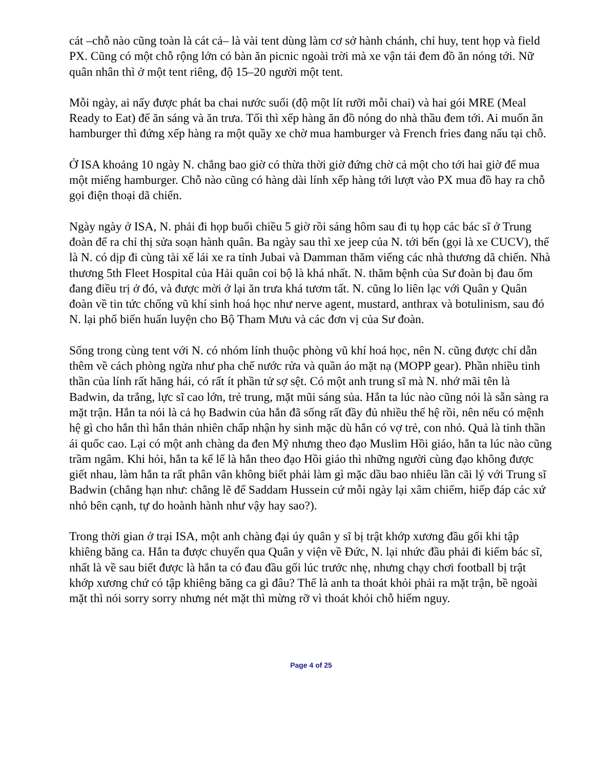cát –chỗ nào cũng toàn là cát cả– là vài tent dùng làm cơ sở hành chánh, chỉ huy, tent họp và field PX. Cũng có một chỗ rộng lớn có bàn ăn picnic ngoài trời mà xe vận tải đem đồ ăn nóng tới. Nữ quân nhân thì ở một tent riêng, độ 15–20 người một tent.
Mỗi ngày, ai nấy được phát ba chai nước suối (độ một lít rưỡi mỗi chai) và hai gói MRE (Meal Ready to Eat) để ăn sáng và ăn trưa. Tối thì xếp hàng ăn đồ nóng do nhà thầu đem tới. Ai muốn ăn hamburger thì đứng xếp hàng ra một quầy xe chờ mua hamburger và French fries đang nấu tại chỗ.
Ở ISA khoảng 10 ngày N. chẳng bao giờ có thừa thời giờ đứng chờ cả một cho tới hai giờ để mua một miếng hamburger. Chỗ nào cũng có hàng dài lính xếp hàng tới lượt vào PX mua đồ hay ra chỗ gọi điện thoại dã chiến.
Ngày ngày ở ISA, N. phải đi họp buổi chiều 5 giờ rồi sáng hôm sau đi tụ họp các bác sĩ ở Trung đoàn để ra chỉ thị sửa soạn hành quân. Ba ngày sau thì xe jeep của N. tới bến (gọi là xe CUCV), thế là N. có dịp đi cùng tài xế lái xe ra tỉnh Jubai và Damman thăm viếng các nhà thương dã chiến. Nhà thương 5th Fleet Hospital của Hải quân coi bộ là khá nhất. N. thăm bệnh của Sư đoàn bị đau ốm đang điều trị ở đó, và được mời ở lại ăn trưa khá tươm tất. N. cũng lo liên lạc với Quân y Quân đoàn về tin tức chống vũ khí sinh hoá học như nerve agent, mustard, anthrax và botulinism, sau đó N. lại phổ biến huấn luyện cho Bộ Tham Mưu và các đơn vị của Sư đoàn.
Sống trong cùng tent với N. có nhóm lính thuộc phòng vũ khí hoá học, nên N. cũng được chỉ dẫn thêm về cách phòng ngừa như pha chế nước rửa và quần áo mặt nạ (MOPP gear). Phần nhiều tinh thần của lính rất hăng hái, có rất ít phần tử sợ sệt. Có một anh trung sĩ mà N. nhớ mãi tên là Badwin, da trắng, lực sĩ cao lớn, trẻ trung, mặt mũi sáng sủa. Hắn ta lúc nào cũng nói là sẵn sàng ra mặt trận. Hắn ta nói là cả họ Badwin của hắn đã sống rất đầy đủ nhiều thế hệ rồi, nên nếu có mệnh hệ gì cho hắn thì hắn thản nhiên chấp nhận hy sinh mặc dù hắn có vợ trẻ, con nhỏ. Quả là tinh thần ái quốc cao. Lại có một anh chàng da đen Mỹ nhưng theo đạo Muslim Hồi giáo, hắn ta lúc nào cũng trầm ngâm. Khi hỏi, hắn ta kể lể là hắn theo đạo Hồi giáo thì những người cùng đạo không được giết nhau, làm hắn ta rất phân vân không biết phải làm gì mặc dầu bao nhiêu lần cãi lý với Trung sĩ Badwin (chẳng hạn như: chẳng lẽ để Saddam Hussein cứ mỗi ngày lại xâm chiếm, hiếp đáp các xứ nhỏ bên cạnh, tự do hoành hành như vậy hay sao?).
Trong thời gian ở trại ISA, một anh chàng đại úy quân y sĩ bị trật khớp xương đầu gối khi tập khiêng băng ca. Hắn ta được chuyển qua Quân y viện về Đức, N. lại nhức đầu phải đi kiếm bác sĩ, nhất là về sau biết được là hắn ta có đau đầu gối lúc trước nhẹ, nhưng chạy chơi football bị trật khớp xương chứ có tập khiêng băng ca gì đâu? Thế là anh ta thoát khỏi phải ra mặt trận, bề ngoài mặt thì nói sorry sorry nhưng nét mặt thì mừng rỡ vì thoát khỏi chỗ hiểm nguy.
Page 4 of 25